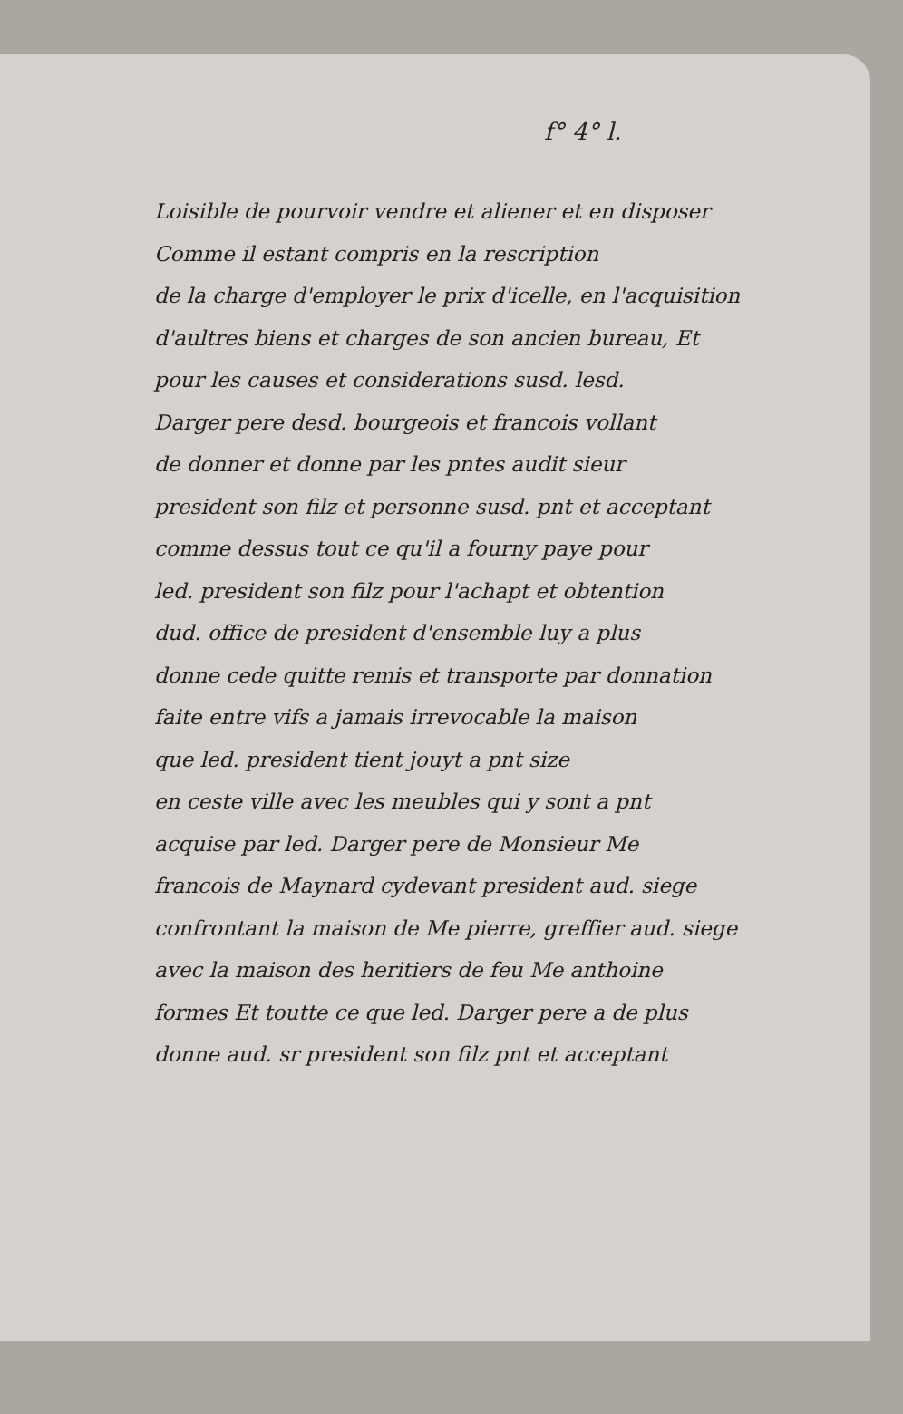f° 4° l.
Loisible de pourvoir vendre et aliener et en disposer
Comme il estant compris en la rescription
de la charge d'employer le prix d'icelle, en l'acquisition
d'aultres biens et charges de son ancien bureau, Et
pour les causes et considerations susd. lesd.
Darger pere desd. bourgeois et francois vollant
de donner et donne par les pntes audit sieur
president son filz et personne susd. pnt et acceptant
comme dessus tout ce qu'il a fourny paye pour
led. president son filz pour l'achapt et obtention
dud. office de president d'ensemble luy a plus
donne cede quitte remis et transporte par donnation
faite entre vifs a jamais irrevocable la maison
que led. president tient jouyt a pnt size
en ceste ville avec les meubles qui y sont a pnt
acquise par led. Darger pere de Monsieur Me
francois de Maynard cydevant president aud. siege
confrontant la maison de Me pierre, greffier aud. siege
avec la maison des heritiers de feu Me anthoine
formes Et toutte ce que led. Darger pere a de plus
donne aud. sr president son filz pnt et acceptant